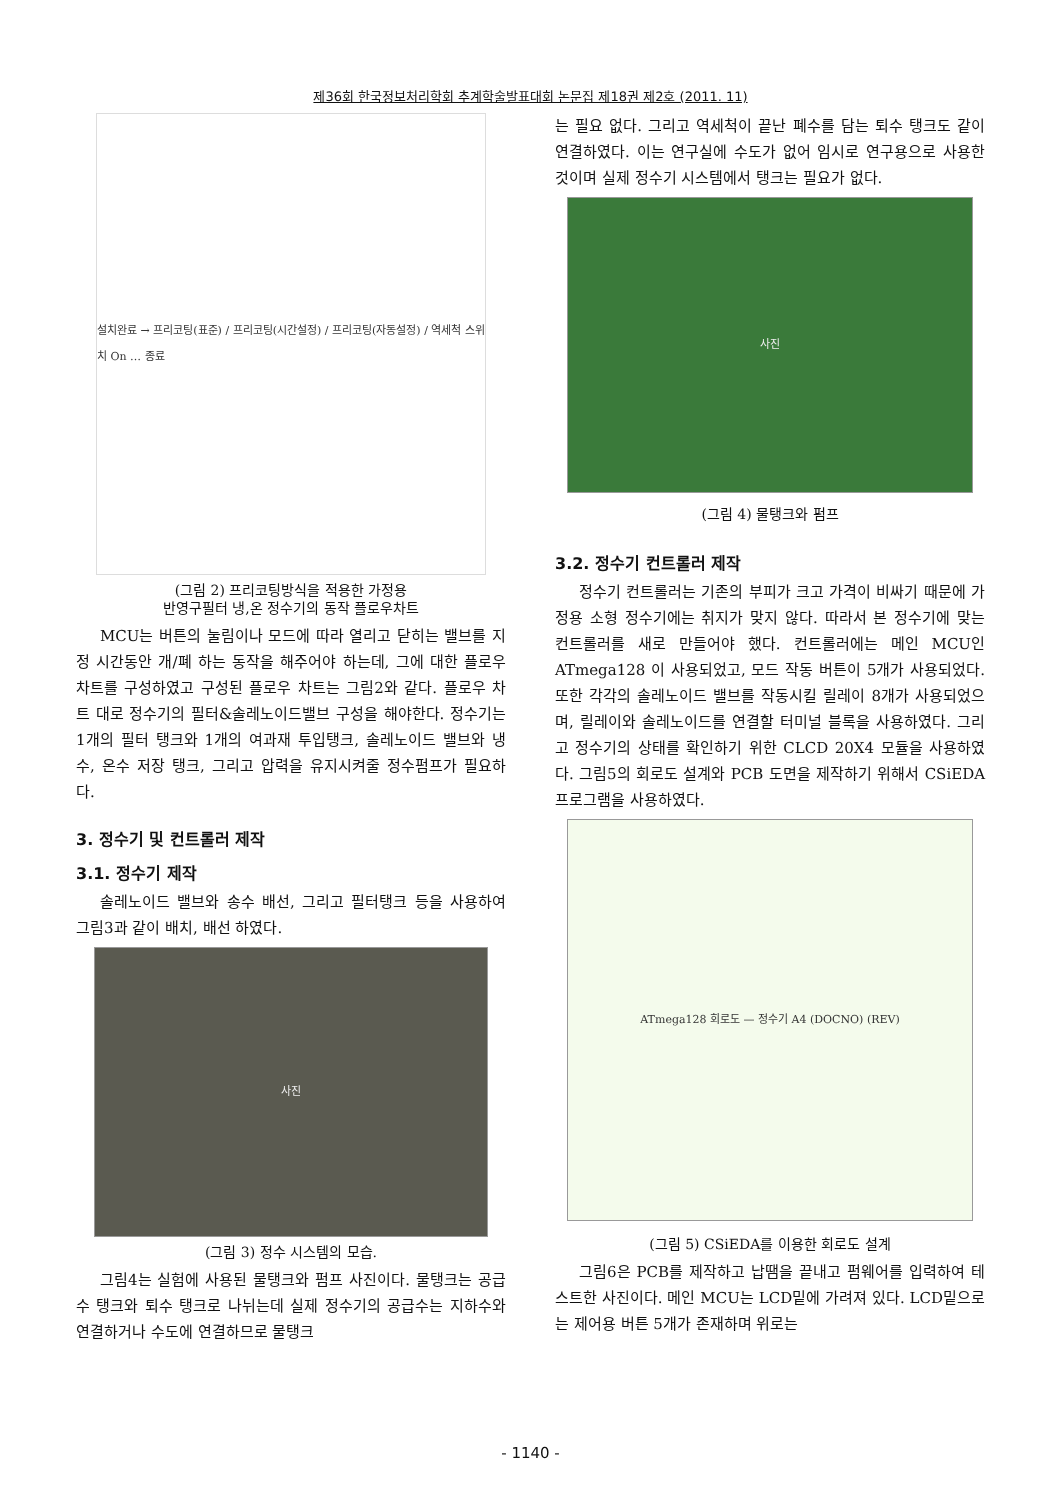제36회 한국정보처리학회 추계학술발표대회 논문집 제18권 제2호 (2011. 11)
설치완료 → 프리코팅(표준) / 프리코팅(시간설정) / 프리코팅(자동설정) / 역세척 스위치 On … 종료
(그림 2) 프리코팅방식을 적용한 가정용
반영구필터 냉,온 정수기의 동작 플로우차트
MCU는 버튼의 눌림이나 모드에 따라 열리고 닫히는 밸브를 지정 시간동안 개/폐 하는 동작을 해주어야 하는데, 그에 대한 플로우차트를 구성하였고 구성된 플로우 차트는 그림2와 같다. 플로우 차트 대로 정수기의 필터&솔레노이드밸브 구성을 해야한다. 정수기는 1개의 필터 탱크와 1개의 여과재 투입탱크, 솔레노이드 밸브와 냉수, 온수 저장 탱크, 그리고 압력을 유지시켜줄 정수펌프가 필요하다.
3. 정수기 및 컨트롤러 제작
3.1. 정수기 제작
솔레노이드 밸브와 송수 배선, 그리고 필터탱크 등을 사용하여 그림3과 같이 배치, 배선 하였다.
사진
(그림 3) 정수 시스템의 모습.
그림4는 실험에 사용된 물탱크와 펌프 사진이다. 물탱크는 공급수 탱크와 퇴수 탱크로 나뉘는데 실제 정수기의 공급수는 지하수와 연결하거나 수도에 연결하므로 물탱크
는 필요 없다. 그리고 역세척이 끝난 폐수를 담는 퇴수 탱크도 같이 연결하였다. 이는 연구실에 수도가 없어 임시로 연구용으로 사용한 것이며 실제 정수기 시스템에서 탱크는 필요가 없다.
사진
(그림 4) 물탱크와 펌프
3.2. 정수기 컨트롤러 제작
정수기 컨트롤러는 기존의 부피가 크고 가격이 비싸기 때문에 가정용 소형 정수기에는 취지가 맞지 않다. 따라서 본 정수기에 맞는 컨트롤러를 새로 만들어야 했다. 컨트롤러에는 메인 MCU인 ATmega128 이 사용되었고, 모드 작동 버튼이 5개가 사용되었다. 또한 각각의 솔레노이드 밸브를 작동시킬 릴레이 8개가 사용되었으며, 릴레이와 솔레노이드를 연결할 터미널 블록을 사용하였다. 그리고 정수기의 상태를 확인하기 위한 CLCD 20X4 모듈을 사용하였다. 그림5의 회로도 설계와 PCB 도면을 제작하기 위해서 CSiEDA 프로그램을 사용하였다.
ATmega128 회로도 — 정수기 A4 (DOCNO) (REV)
(그림 5) CSiEDA를 이용한 회로도 설계
그림6은 PCB를 제작하고 납땜을 끝내고 펌웨어를 입력하여 테스트한 사진이다. 메인 MCU는 LCD밑에 가려져 있다. LCD밑으로는 제어용 버튼 5개가 존재하며 위로는
- 1140 -